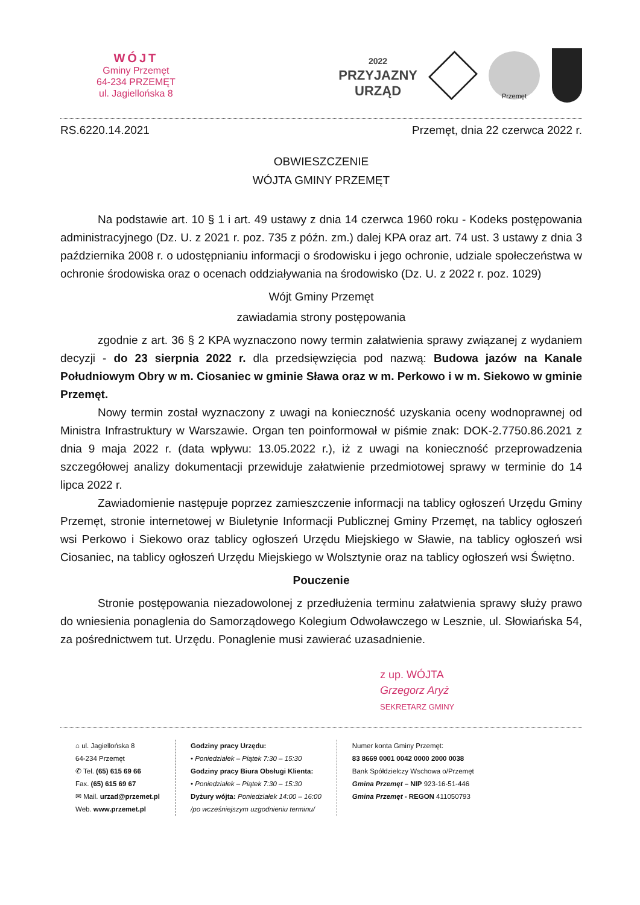WÓJT
Gminy Przemęt
64-234 PRZEMĘT
ul. Jagiellońska 8
2022
PRZYJAZNY
URZĄD
Przemęt
RS.6220.14.2021 Przemęt, dnia 22 czerwca 2022 r.
OBWIESZCZENIE
WÓJTA GMINY PRZEMĘT
Na podstawie art. 10 § 1 i art. 49 ustawy z dnia 14 czerwca 1960 roku - Kodeks postępowania administracyjnego (Dz. U. z 2021 r. poz. 735 z późn. zm.) dalej KPA oraz art. 74 ust. 3 ustawy z dnia 3 października 2008 r. o udostępnianiu informacji o środowisku i jego ochronie, udziale społeczeństwa w ochronie środowiska oraz o ocenach oddziaływania na środowisko (Dz. U. z 2022 r. poz. 1029)
Wójt Gminy Przemęt
zawiadamia strony postępowania
zgodnie z art. 36 § 2 KPA wyznaczono nowy termin załatwienia sprawy związanej z wydaniem decyzji - do 23 sierpnia 2022 r. dla przedsięwzięcia pod nazwą: Budowa jazów na Kanale Południowym Obry w m. Ciosaniec w gminie Sława oraz w m. Perkowo i w m. Siekowo w gminie Przemęt.
Nowy termin został wyznaczony z uwagi na konieczność uzyskania oceny wodnoprawnej od Ministra Infrastruktury w Warszawie. Organ ten poinformował w piśmie znak: DOK-2.7750.86.2021 z dnia 9 maja 2022 r. (data wpływu: 13.05.2022 r.), iż z uwagi na konieczność przeprowadzenia szczegółowej analizy dokumentacji przewiduje załatwienie przedmiotowej sprawy w terminie do 14 lipca 2022 r.
Zawiadomienie następuje poprzez zamieszczenie informacji na tablicy ogłoszeń Urzędu Gminy Przemęt, stronie internetowej w Biuletynie Informacji Publicznej Gminy Przemęt, na tablicy ogłoszeń wsi Perkowo i Siekowo oraz tablicy ogłoszeń Urzędu Miejskiego w Sławie, na tablicy ogłoszeń wsi Ciosaniec, na tablicy ogłoszeń Urzędu Miejskiego w Wolsztynie oraz na tablicy ogłoszeń wsi Świętno.
Pouczenie
Stronie postępowania niezadowolonej z przedłużenia terminu załatwienia sprawy służy prawo do wniesienia ponaglenia do Samorządowego Kolegium Odwoławczego w Lesznie, ul. Słowiańska 54, za pośrednictwem tut. Urzędu. Ponaglenie musi zawierać uzasadnienie.
z up. WÓJTA
Grzegorz Aryż
SEKRETARZ GMINY
⌂ ul. Jagiellońska 8
64-234 Przemęt
✆ Tel. (65) 615 69 66
Fax. (65) 615 69 67
✉ Mail. urzad@przemet.pl
Web. www.przemet.pl
Godziny pracy Urzędu:
• Poniedziałek – Piątek 7:30 – 15:30
Godziny pracy Biura Obsługi Klienta:
• Poniedziałek – Piątek 7:30 – 15:30
Dyżury wójta: Poniedziałek 14:00 – 16:00
/po wcześniejszym uzgodnieniu terminu/
Numer konta Gminy Przemęt:
83 8669 0001 0042 0000 2000 0038
Bank Spółdzielczy Wschowa o/Przemęt
Gmina Przemęt – NIP 923-16-51-446
Gmina Przemęt - REGON 411050793